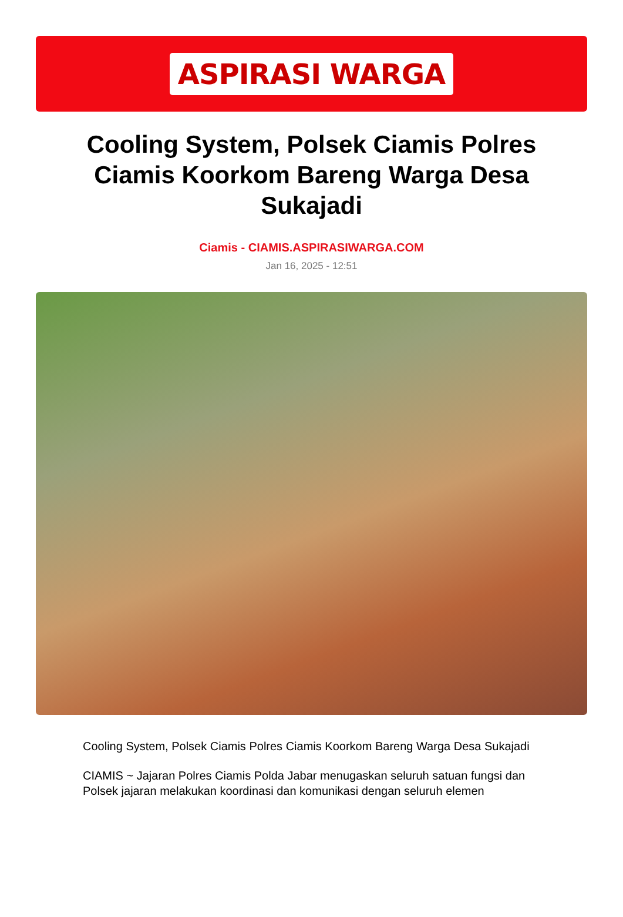ASPIRASI WARGA
Cooling System, Polsek Ciamis Polres Ciamis Koorkom Bareng Warga Desa Sukajadi
Ciamis - CIAMIS.ASPIRASIWARGA.COM
Jan 16, 2025 - 12:51
Cooling System, Polsek Ciamis Polres Ciamis Koorkom Bareng Warga Desa Sukajadi
CIAMIS ~ Jajaran Polres Ciamis Polda Jabar menugaskan seluruh satuan fungsi dan Polsek jajaran melakukan koordinasi dan komunikasi dengan seluruh elemen